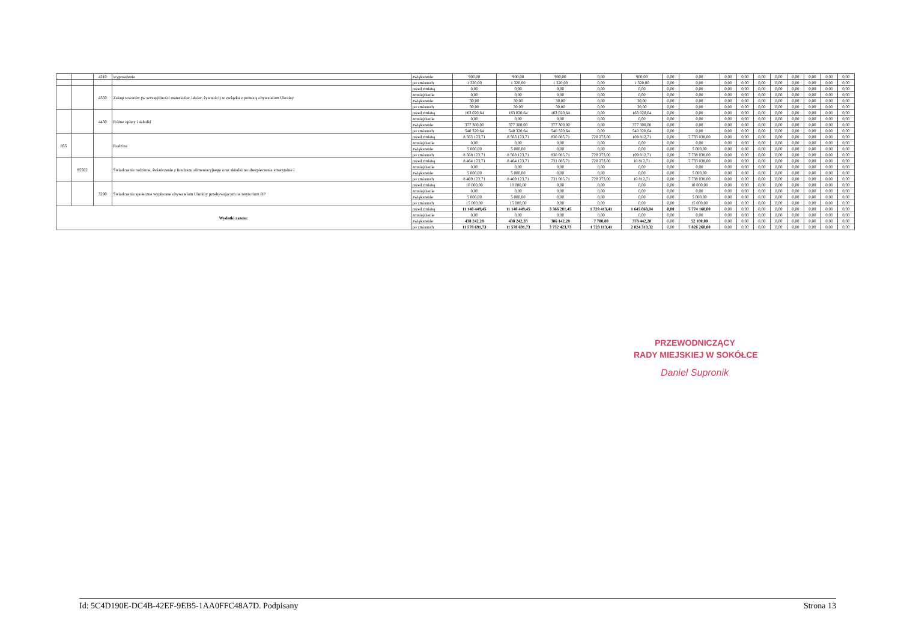| | | 4210 | wyposażenia | zwiększenie | 900,00 | 900,00 | 900,00 | 0,00 | 900,00 | 0,00 | 0,00 | 0,00 | 0,00 | 0,00 | 0,00 | 0,00 | 0,00 | 0,00 | 0,00 |
| | | | | po zmianach | 1 320,00 | 1 320,00 | 1 320,00 | 0,00 | 1 320,00 | 0,00 | 0,00 | 0,00 | 0,00 | 0,00 | 0,00 | 0,00 | 0,00 | 0,00 | 0,00 |
| | | 4350 | Zakup towarów (w szczególności materiałów, leków, żywności) w związku z pomocą obywatelom Ukrainy | przed zmianą | 0,00 | 0,00 | 0,00 | 0,00 | 0,00 | 0,00 | 0,00 | 0,00 | 0,00 | 0,00 | 0,00 | 0,00 | 0,00 | 0,00 | 0,00 |
| | | | | zmniejszenie | 0,00 | 0,00 | 0,00 | 0,00 | 0,00 | 0,00 | 0,00 | 0,00 | 0,00 | 0,00 | 0,00 | 0,00 | 0,00 | 0,00 | 0,00 |
| | | | | zwiększenie | 30,00 | 30,00 | 30,00 | 0,00 | 30,00 | 0,00 | 0,00 | 0,00 | 0,00 | 0,00 | 0,00 | 0,00 | 0,00 | 0,00 | 0,00 |
| | | | | po zmianach | 30,00 | 30,00 | 30,00 | 0,00 | 30,00 | 0,00 | 0,00 | 0,00 | 0,00 | 0,00 | 0,00 | 0,00 | 0,00 | 0,00 | 0,00 |
| | | 4430 | Różne opłaty i składki | przed zmianą | 163 020,64 | 163 020,64 | 163 020,64 | 0,00 | 163 020,64 | 0,00 | 0,00 | 0,00 | 0,00 | 0,00 | 0,00 | 0,00 | 0,00 | 0,00 | 0,00 |
| | | | | zmniejszenie | 0,00 | 0,00 | 0,00 | 0,00 | 0,00 | 0,00 | 0,00 | 0,00 | 0,00 | 0,00 | 0,00 | 0,00 | 0,00 | 0,00 | 0,00 |
| | | | | zwiększenie | 377 300,00 | 377 300,00 | 377 300,00 | 0,00 | 377 300,00 | 0,00 | 0,00 | 0,00 | 0,00 | 0,00 | 0,00 | 0,00 | 0,00 | 0,00 | 0,00 |
| | | | | po zmianach | 540 320,64 | 540 320,64 | 540 320,64 | 0,00 | 540 320,64 | 0,00 | 0,00 | 0,00 | 0,00 | 0,00 | 0,00 | 0,00 | 0,00 | 0,00 | 0,00 |
| 855 | | | Rodzina | przed zmianą | 8 563 123,71 | 8 563 123,71 | 830 085,71 | 720 273,00 | 109 812,71 | 0,00 | 7 733 038,00 | 0,00 | 0,00 | 0,00 | 0,00 | 0,00 | 0,00 | 0,00 | 0,00 |
| | | | | zmniejszenie | 0,00 | 0,00 | 0,00 | 0,00 | 0,00 | 0,00 | 0,00 | 0,00 | 0,00 | 0,00 | 0,00 | 0,00 | 0,00 | 0,00 | 0,00 |
| | | | | zwiększenie | 5 000,00 | 5 000,00 | 0,00 | 0,00 | 0,00 | 0,00 | 5 000,00 | 0,00 | 0,00 | 0,00 | 0,00 | 0,00 | 0,00 | 0,00 | 0,00 |
| | | | | po zmianach | 8 568 123,71 | 8 568 123,71 | 830 085,71 | 720 273,00 | 109 812,71 | 0,00 | 7 738 038,00 | 0,00 | 0,00 | 0,00 | 0,00 | 0,00 | 0,00 | 0,00 | 0,00 |
| | 85502 | | Świadczenia rodzinne, świadczenie z funduszu alimentacyjnego oraz składki na ubezpieczenia emerytalne i | przed zmianą | 8 464 123,71 | 8 464 123,71 | 731 085,71 | 720 273,00 | 10 812,71 | 0,00 | 7 733 038,00 | 0,00 | 0,00 | 0,00 | 0,00 | 0,00 | 0,00 | 0,00 | 0,00 |
| | | | | zmniejszenie | 0,00 | 0,00 | 0,00 | 0,00 | 0,00 | 0,00 | 0,00 | 0,00 | 0,00 | 0,00 | 0,00 | 0,00 | 0,00 | 0,00 | 0,00 |
| | | | | zwiększenie | 5 000,00 | 5 000,00 | 0,00 | 0,00 | 0,00 | 0,00 | 5 000,00 | 0,00 | 0,00 | 0,00 | 0,00 | 0,00 | 0,00 | 0,00 | 0,00 |
| | | | | po zmianach | 8 469 123,71 | 8 469 123,71 | 731 085,71 | 720 273,00 | 10 812,71 | 0,00 | 7 738 038,00 | 0,00 | 0,00 | 0,00 | 0,00 | 0,00 | 0,00 | 0,00 | 0,00 |
| | | 3290 | Świadczenia społeczne wypłacane obywatelom Ukrainy przebywającym na terytorium RP | przed zmianą | 10 000,00 | 10 000,00 | 0,00 | 0,00 | 0,00 | 0,00 | 10 000,00 | 0,00 | 0,00 | 0,00 | 0,00 | 0,00 | 0,00 | 0,00 | 0,00 |
| | | | | zmniejszenie | 0,00 | 0,00 | 0,00 | 0,00 | 0,00 | 0,00 | 0,00 | 0,00 | 0,00 | 0,00 | 0,00 | 0,00 | 0,00 | 0,00 | 0,00 |
| | | | | zwiększenie | 5 000,00 | 5 000,00 | 0,00 | 0,00 | 0,00 | 0,00 | 5 000,00 | 0,00 | 0,00 | 0,00 | 0,00 | 0,00 | 0,00 | 0,00 | 0,00 |
| | | | | po zmianach | 15 000,00 | 15 000,00 | 0,00 | 0,00 | 0,00 | 0,00 | 15 000,00 | 0,00 | 0,00 | 0,00 | 0,00 | 0,00 | 0,00 | 0,00 | 0,00 |
| Wydatki razem: | | | | przed zmianą | 11 140 449,45 | 11 140 449,45 | 3 366 281,45 | 1 720 413,41 | 1 645 868,04 | 0,00 | 7 774 168,00 | 0,00 | 0,00 | 0,00 | 0,00 | 0,00 | 0,00 | 0,00 | 0,00 |
| | | | | zmniejszenie | 0,00 | 0,00 | 0,00 | 0,00 | 0,00 | 0,00 | 0,00 | 0,00 | 0,00 | 0,00 | 0,00 | 0,00 | 0,00 | 0,00 | 0,00 |
| | | | | zwiększenie | 438 242,28 | 438 242,28 | 386 142,28 | 7 700,00 | 378 442,28 | 0,00 | 52 100,00 | 0,00 | 0,00 | 0,00 | 0,00 | 0,00 | 0,00 | 0,00 | 0,00 |
| | | | | po zmianach | 11 578 691,73 | 11 578 691,73 | 3 752 423,73 | 1 728 113,41 | 2 024 310,32 | 0,00 | 7 826 268,00 | 0,00 | 0,00 | 0,00 | 0,00 | 0,00 | 0,00 | 0,00 | 0,00 |
PRZEWODNICZĄCY
RADY MIEJSKIEJ W SOKÓŁCE
Daniel Supronik
Id: 5C4D190E-DC4B-42EF-9EB5-1AA0FFC48A7D. Podpisany Strona 13